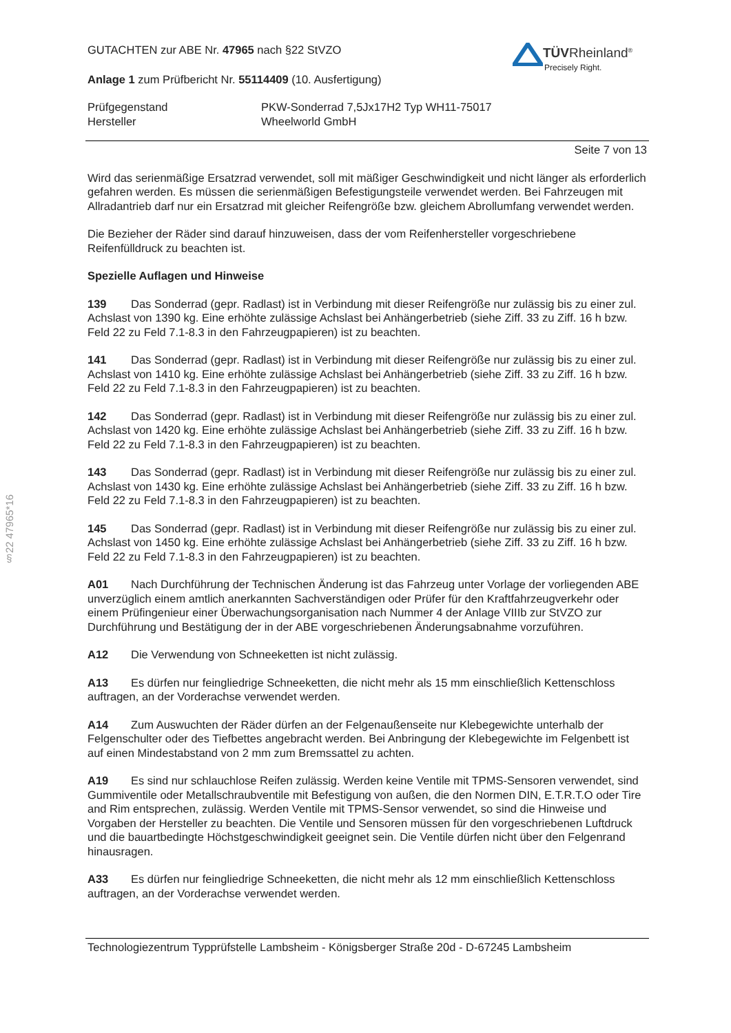§22 47965*16
TÜVRheinland<sup>®</sup>
Precisely Right.
GUTACHTEN zur ABE Nr. 47965 nach §22 StVZO
Anlage 1 zum Prüfbericht Nr. 55114409 (10. Ausfertigung)
Prüfgegenstand
Hersteller
PKW-Sonderrad 7,5Jx17H2 Typ WH11-75017
Wheelworld GmbH
Seite 7 von 13
Wird das serienmäßige Ersatzrad verwendet, soll mit mäßiger Geschwindigkeit und nicht länger als erforderlich gefahren werden. Es müssen die serienmäßigen Befestigungsteile verwendet werden. Bei Fahrzeugen mit Allradantrieb darf nur ein Ersatzrad mit gleicher Reifengröße bzw. gleichem Abrollumfang verwendet werden.
Die Bezieher der Räder sind darauf hinzuweisen, dass der vom Reifenhersteller vorgeschriebene Reifenfülldruck zu beachten ist.
Spezielle Auflagen und Hinweise
139 Das Sonderrad (gepr. Radlast) ist in Verbindung mit dieser Reifengröße nur zulässig bis zu einer zul. Achslast von 1390 kg. Eine erhöhte zulässige Achslast bei Anhängerbetrieb (siehe Ziff. 33 zu Ziff. 16 h bzw. Feld 22 zu Feld 7.1-8.3 in den Fahrzeugpapieren) ist zu beachten.
141 Das Sonderrad (gepr. Radlast) ist in Verbindung mit dieser Reifengröße nur zulässig bis zu einer zul. Achslast von 1410 kg. Eine erhöhte zulässige Achslast bei Anhängerbetrieb (siehe Ziff. 33 zu Ziff. 16 h bzw. Feld 22 zu Feld 7.1-8.3 in den Fahrzeugpapieren) ist zu beachten.
142 Das Sonderrad (gepr. Radlast) ist in Verbindung mit dieser Reifengröße nur zulässig bis zu einer zul. Achslast von 1420 kg. Eine erhöhte zulässige Achslast bei Anhängerbetrieb (siehe Ziff. 33 zu Ziff. 16 h bzw. Feld 22 zu Feld 7.1-8.3 in den Fahrzeugpapieren) ist zu beachten.
143 Das Sonderrad (gepr. Radlast) ist in Verbindung mit dieser Reifengröße nur zulässig bis zu einer zul. Achslast von 1430 kg. Eine erhöhte zulässige Achslast bei Anhängerbetrieb (siehe Ziff. 33 zu Ziff. 16 h bzw. Feld 22 zu Feld 7.1-8.3 in den Fahrzeugpapieren) ist zu beachten.
145 Das Sonderrad (gepr. Radlast) ist in Verbindung mit dieser Reifengröße nur zulässig bis zu einer zul. Achslast von 1450 kg. Eine erhöhte zulässige Achslast bei Anhängerbetrieb (siehe Ziff. 33 zu Ziff. 16 h bzw. Feld 22 zu Feld 7.1-8.3 in den Fahrzeugpapieren) ist zu beachten.
A01 Nach Durchführung der Technischen Änderung ist das Fahrzeug unter Vorlage der vorliegenden ABE unverzüglich einem amtlich anerkannten Sachverständigen oder Prüfer für den Kraftfahrzeugverkehr oder einem Prüfingenieur einer Überwachungsorganisation nach Nummer 4 der Anlage VIIIb zur StVZO zur Durchführung und Bestätigung der in der ABE vorgeschriebenen Änderungsabnahme vorzuführen.
A12 Die Verwendung von Schneeketten ist nicht zulässig.
A13 Es dürfen nur feingliedrige Schneeketten, die nicht mehr als 15 mm einschließlich Kettenschloss auftragen, an der Vorderachse verwendet werden.
A14 Zum Auswuchten der Räder dürfen an der Felgenaußenseite nur Klebegewichte unterhalb der Felgenschulter oder des Tiefbettes angebracht werden. Bei Anbringung der Klebegewichte im Felgenbett ist auf einen Mindestabstand von 2 mm zum Bremssattel zu achten.
A19 Es sind nur schlauchlose Reifen zulässig. Werden keine Ventile mit TPMS-Sensoren verwendet, sind Gummiventile oder Metallschraubventile mit Befestigung von außen, die den Normen DIN, E.T.R.T.O oder Tire and Rim entsprechen, zulässig. Werden Ventile mit TPMS-Sensor verwendet, so sind die Hinweise und Vorgaben der Hersteller zu beachten. Die Ventile und Sensoren müssen für den vorgeschriebenen Luftdruck und die bauartbedingte Höchstgeschwindigkeit geeignet sein. Die Ventile dürfen nicht über den Felgenrand hinausragen.
A33 Es dürfen nur feingliedrige Schneeketten, die nicht mehr als 12 mm einschließlich Kettenschloss auftragen, an der Vorderachse verwendet werden.
Technologiezentrum Typprüfstelle Lambsheim - Königsberger Straße 20d - D-67245 Lambsheim